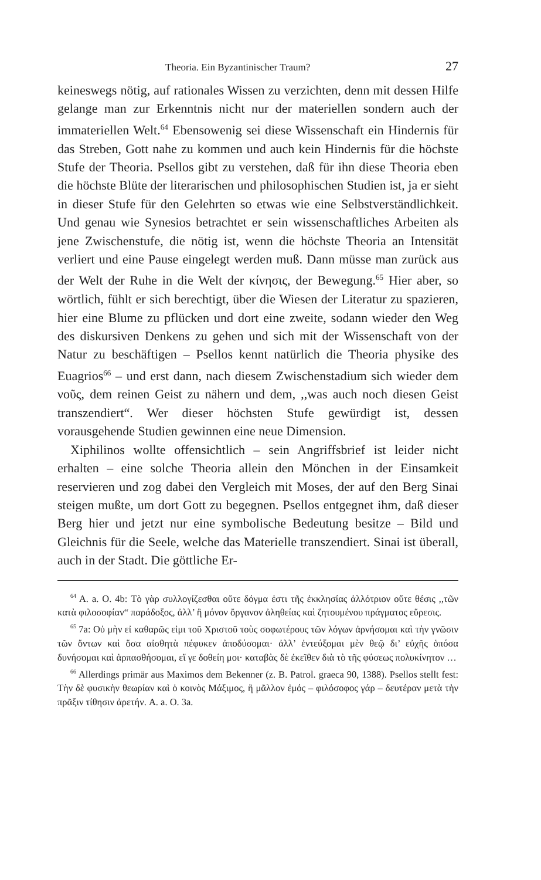Theoria. Ein Byzantinischer Traum? 27
keineswegs nötig, auf rationales Wissen zu verzichten, denn mit dessen Hilfe gelange man zur Erkenntnis nicht nur der materiellen sondern auch der immateriellen Welt.<sup>64</sup> Ebensowenig sei diese Wissenschaft ein Hindernis für das Streben, Gott nahe zu kommen und auch kein Hindernis für die höchste Stufe der Theoria. Psellos gibt zu verstehen, daß für ihn diese Theoria eben die höchste Blüte der literarischen und philosophischen Studien ist, ja er sieht in dieser Stufe für den Gelehrten so etwas wie eine Selbstverständlichkeit. Und genau wie Synesios betrachtet er sein wissenschaftliches Arbeiten als jene Zwischenstufe, die nötig ist, wenn die höchste Theoria an Intensität verliert und eine Pause eingelegt werden muß. Dann müsse man zurück aus der Welt der Ruhe in die Welt der κίνησις, der Bewegung.<sup>65</sup> Hier aber, so wörtlich, fühlt er sich berechtigt, über die Wiesen der Literatur zu spazieren, hier eine Blume zu pflücken und dort eine zweite, sodann wieder den Weg des diskursiven Denkens zu gehen und sich mit der Wissenschaft von der Natur zu beschäftigen – Psellos kennt natürlich die Theoria physike des Euagrios<sup>66</sup> – und erst dann, nach diesem Zwischenstadium sich wieder dem νοῦς, dem reinen Geist zu nähern und dem, ,,was auch noch diesen Geist transzendiert“. Wer dieser höchsten Stufe gewürdigt ist, dessen vorausgehende Studien gewinnen eine neue Dimension.
Xiphilinos wollte offensichtlich – sein Angriffsbrief ist leider nicht erhalten – eine solche Theoria allein den Mönchen in der Einsamkeit reservieren und zog dabei den Vergleich mit Moses, der auf den Berg Sinai steigen mußte, um dort Gott zu begegnen. Psellos entgegnet ihm, daß dieser Berg hier und jetzt nur eine symbolische Bedeutung besitze – Bild und Gleichnis für die Seele, welche das Materielle transzendiert. Sinai ist überall, auch in der Stadt. Die göttliche Er-
<sup>64</sup> A. a. O. 4b: Τὸ γὰρ συλλογίζεσθαι οὔτε δόγμα ἐστι τῆς ἐκκλησίας ἀλλότριον οὔτε θέσις ,,τῶν κατὰ φιλοσοφίαν“ παράδοξος, ἀλλ’ ἢ μόνον ὄργανον ἀληθείας καὶ ζητουμένου πράγματος εὕρεσις.
<sup>65</sup> 7a: Οὐ μὴν εἰ καθαρῶς εἰμι τοῦ Χριστοῦ τοὺς σοφωτέρους τῶν λόγων ἀρνήσομαι καὶ τὴν γνῶσιν τῶν ὄντων καὶ ὅσα αἰσθητὰ πέφυκεν ἀποδύσομαι· ἀλλ’ ἐντεύξομαι μὲν θεῷ δι’ εὐχῆς ὁπόσα δυνήσομαι καὶ ἁρπασθήσομαι, εἴ γε δοθείη μοι· καταβὰς δὲ ἐκεῖθεν διὰ τὸ τῆς φύσεως πολυκίνητον …
<sup>66</sup> Allerdings primär aus Maximos dem Bekenner (z. B. Patrol. graeca 90, 1388). Psellos stellt fest: Τὴν δὲ φυσικὴν θεωρίαν καὶ ὁ κοινὸς Μάξιμος, ἢ μᾶλλον ἐμός – φιλόσοφος γάρ – δευτέραν μετὰ τὴν πρᾶξιν τίθησιν ἀρετήν. A. a. O. 3a.